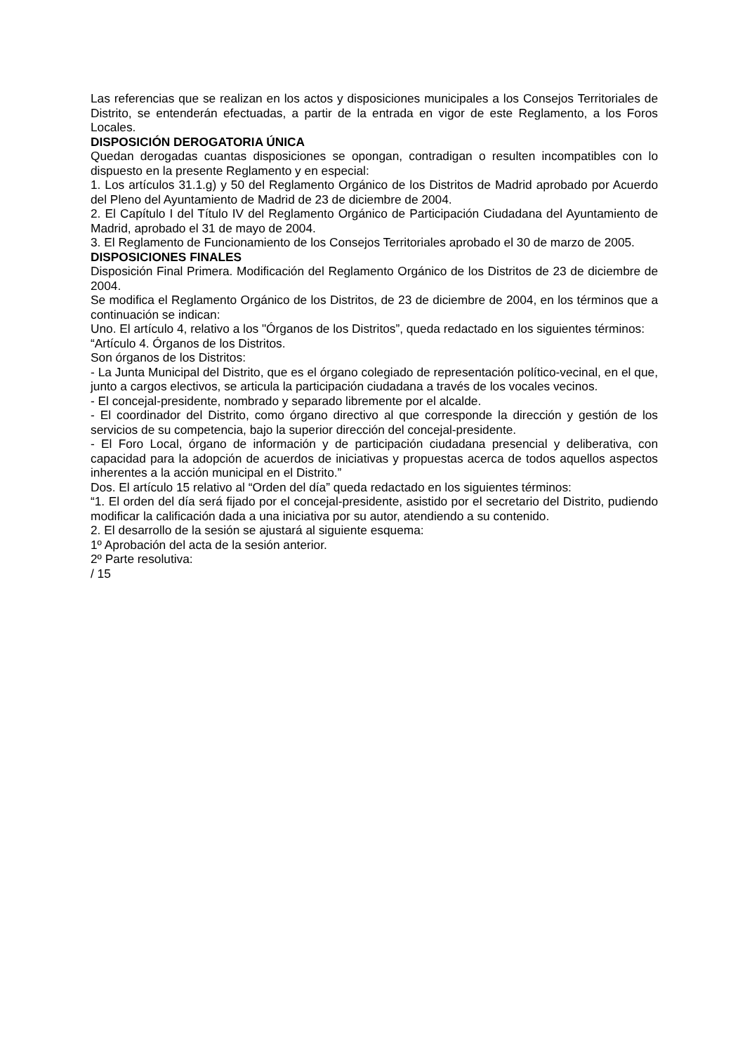Las referencias que se realizan en los actos y disposiciones municipales a los Consejos Territoriales de Distrito, se entenderán efectuadas, a partir de la entrada en vigor de este Reglamento, a los Foros Locales.
DISPOSICIÓN DEROGATORIA ÚNICA
Quedan derogadas cuantas disposiciones se opongan, contradigan o resulten incompatibles con lo dispuesto en la presente Reglamento y en especial:
1. Los artículos 31.1.g) y 50 del Reglamento Orgánico de los Distritos de Madrid aprobado por Acuerdo del Pleno del Ayuntamiento de Madrid de 23 de diciembre de 2004.
2. El Capítulo I del Título IV del Reglamento Orgánico de Participación Ciudadana del Ayuntamiento de Madrid, aprobado el 31 de mayo de 2004.
3. El Reglamento de Funcionamiento de los Consejos Territoriales aprobado el 30 de marzo de 2005.
DISPOSICIONES FINALES
Disposición Final Primera. Modificación del Reglamento Orgánico de los Distritos de 23 de diciembre de 2004.
Se modifica el Reglamento Orgánico de los Distritos, de 23 de diciembre de 2004, en los términos que a continuación se indican:
Uno. El artículo 4, relativo a los "Órganos de los Distritos”, queda redactado en los siguientes términos:
“Artículo 4. Órganos de los Distritos.
Son órganos de los Distritos:
- La Junta Municipal del Distrito, que es el órgano colegiado de representación político-vecinal, en el que, junto a cargos electivos, se articula la participación ciudadana a través de los vocales vecinos.
- El concejal-presidente, nombrado y separado libremente por el alcalde.
- El coordinador del Distrito, como órgano directivo al que corresponde la dirección y gestión de los servicios de su competencia, bajo la superior dirección del concejal-presidente.
- El Foro Local, órgano de información y de participación ciudadana presencial y deliberativa, con capacidad para la adopción de acuerdos de iniciativas y propuestas acerca de todos aquellos aspectos inherentes a la acción municipal en el Distrito.”
Dos. El artículo 15 relativo al “Orden del día” queda redactado en los siguientes términos:
“1. El orden del día será fijado por el concejal-presidente, asistido por el secretario del Distrito, pudiendo modificar la calificación dada a una iniciativa por su autor, atendiendo a su contenido.
2. El desarrollo de la sesión se ajustará al siguiente esquema:
1º Aprobación del acta de la sesión anterior.
2º Parte resolutiva:
/ 15